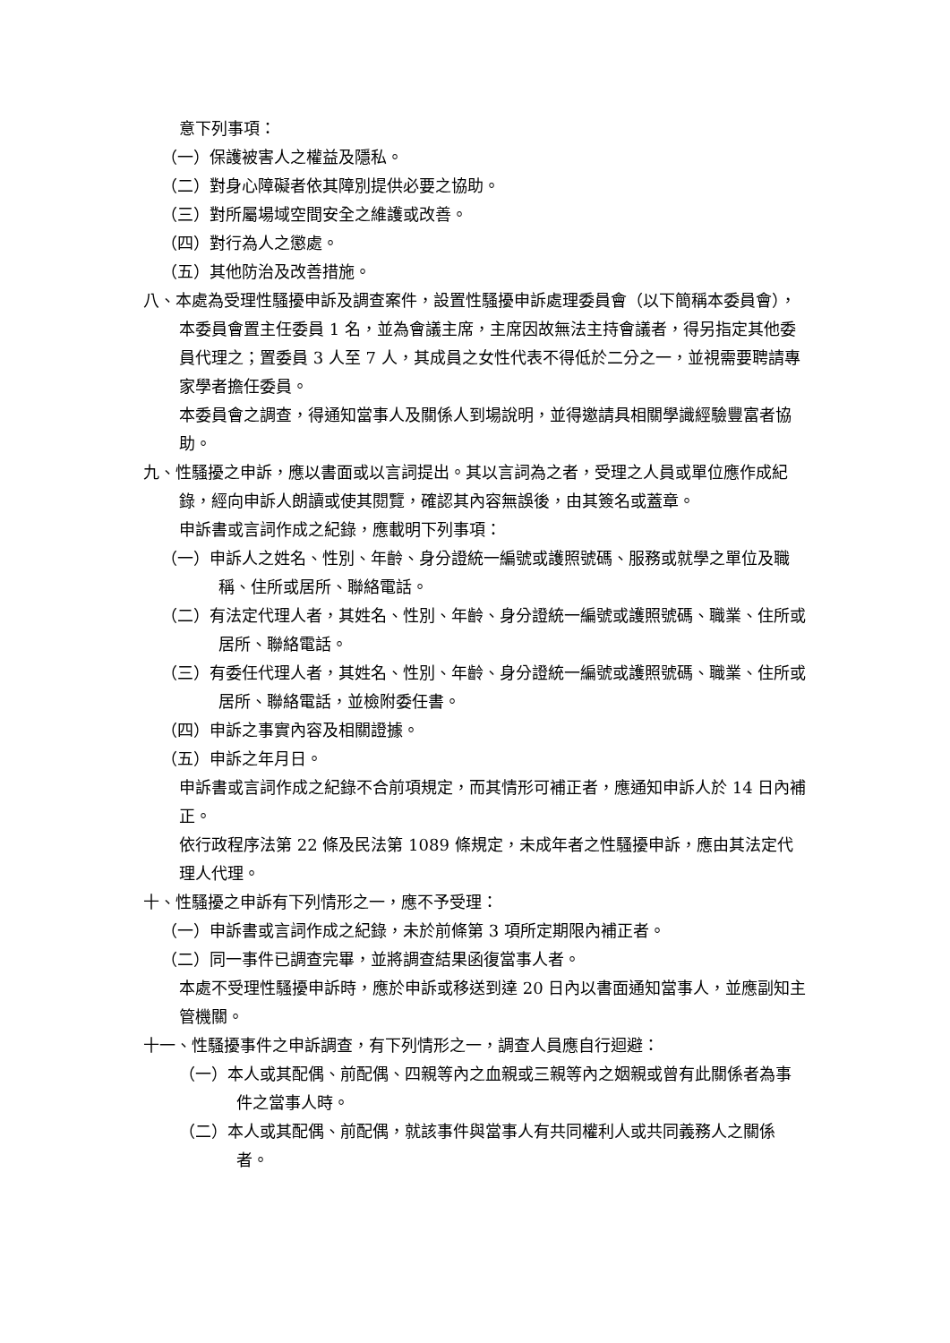意下列事項：
（一）保護被害人之權益及隱私。
（二）對身心障礙者依其障別提供必要之協助。
（三）對所屬場域空間安全之維護或改善。
（四）對行為人之懲處。
（五）其他防治及改善措施。
八、本處為受理性騷擾申訴及調查案件，設置性騷擾申訴處理委員會（以下簡稱本委員會），本委員會置主任委員 1 名，並為會議主席，主席因故無法主持會議者，得另指定其他委員代理之；置委員 3 人至 7 人，其成員之女性代表不得低於二分之一，並視需要聘請專家學者擔任委員。
本委員會之調查，得通知當事人及關係人到場說明，並得邀請具相關學識經驗豐富者協助。
九、性騷擾之申訴，應以書面或以言詞提出。其以言詞為之者，受理之人員或單位應作成紀錄，經向申訴人朗讀或使其閱覽，確認其內容無誤後，由其簽名或蓋章。
申訴書或言詞作成之紀錄，應載明下列事項：
（一）申訴人之姓名、性別、年齡、身分證統一編號或護照號碼、服務或就學之單位及職稱、住所或居所、聯絡電話。
（二）有法定代理人者，其姓名、性別、年齡、身分證統一編號或護照號碼、職業、住所或居所、聯絡電話。
（三）有委任代理人者，其姓名、性別、年齡、身分證統一編號或護照號碼、職業、住所或居所、聯絡電話，並檢附委任書。
（四）申訴之事實內容及相關證據。
（五）申訴之年月日。
申訴書或言詞作成之紀錄不合前項規定，而其情形可補正者，應通知申訴人於 14 日內補正。
依行政程序法第 22 條及民法第 1089 條規定，未成年者之性騷擾申訴，應由其法定代理人代理。
十、性騷擾之申訴有下列情形之一，應不予受理：
（一）申訴書或言詞作成之紀錄，未於前條第 3 項所定期限內補正者。
（二）同一事件已調查完畢，並將調查結果函復當事人者。
本處不受理性騷擾申訴時，應於申訴或移送到達 20 日內以書面通知當事人，並應副知主管機關。
十一、性騷擾事件之申訴調查，有下列情形之一，調查人員應自行迴避：
（一）本人或其配偶、前配偶、四親等內之血親或三親等內之姻親或曾有此關係者為事件之當事人時。
（二）本人或其配偶、前配偶，就該事件與當事人有共同權利人或共同義務人之關係者。